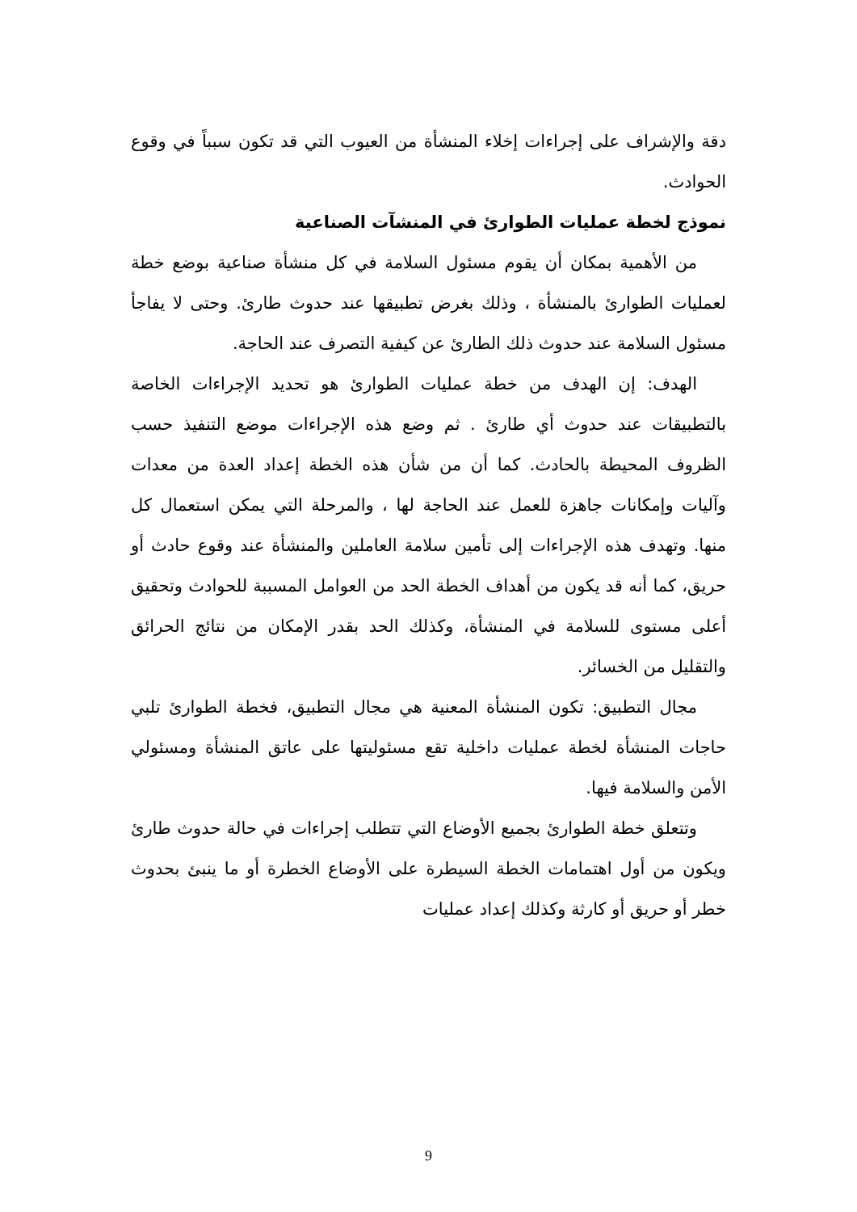دقة والإشراف على إجراءات إخلاء المنشأة من العيوب التي قد تكون سبباً في وقوع الحوادث.
نموذج لخطة عمليات الطوارئ في المنشآت الصناعية
من الأهمية بمكان أن يقوم مسئول السلامة في كل منشأة صناعية بوضع خطة لعمليات الطوارئ بالمنشأة ، وذلك بغرض تطبيقها عند حدوث طارئ. وحتى لا يفاجأ مسئول السلامة عند حدوث ذلك الطارئ عن كيفية التصرف عند الحاجة.
الهدف: إن الهدف من خطة عمليات الطوارئ هو تحديد الإجراءات الخاصة بالتطبيقات عند حدوث أي طارئ . ثم وضع هذه الإجراءات موضع التنفيذ حسب الظروف المحيطة بالحادث. كما أن من شأن هذه الخطة إعداد العدة من معدات وآليات وإمكانات جاهزة للعمل عند الحاجة لها ، والمرحلة التي يمكن استعمال كل منها. وتهدف هذه الإجراءات إلى تأمين سلامة العاملين والمنشأة عند وقوع حادث أو حريق، كما أنه قد يكون من أهداف الخطة الحد من العوامل المسببة للحوادث وتحقيق أعلى مستوى للسلامة في المنشأة، وكذلك الحد بقدر الإمكان من نتائج الحرائق والتقليل من الخسائر.
مجال التطبيق: تكون المنشأة المعنية هي مجال التطبيق، فخطة الطوارئ تلبي حاجات المنشأة لخطة عمليات داخلية تقع مسئوليتها على عاتق المنشأة ومسئولي الأمن والسلامة فيها.
وتتعلق خطة الطوارئ بجميع الأوضاع التي تتطلب إجراءات في حالة حدوث طارئ ويكون من أول اهتمامات الخطة السيطرة على الأوضاع الخطرة أو ما ينبئ بحدوث خطر أو حريق أو كارثة وكذلك إعداد عمليات
9